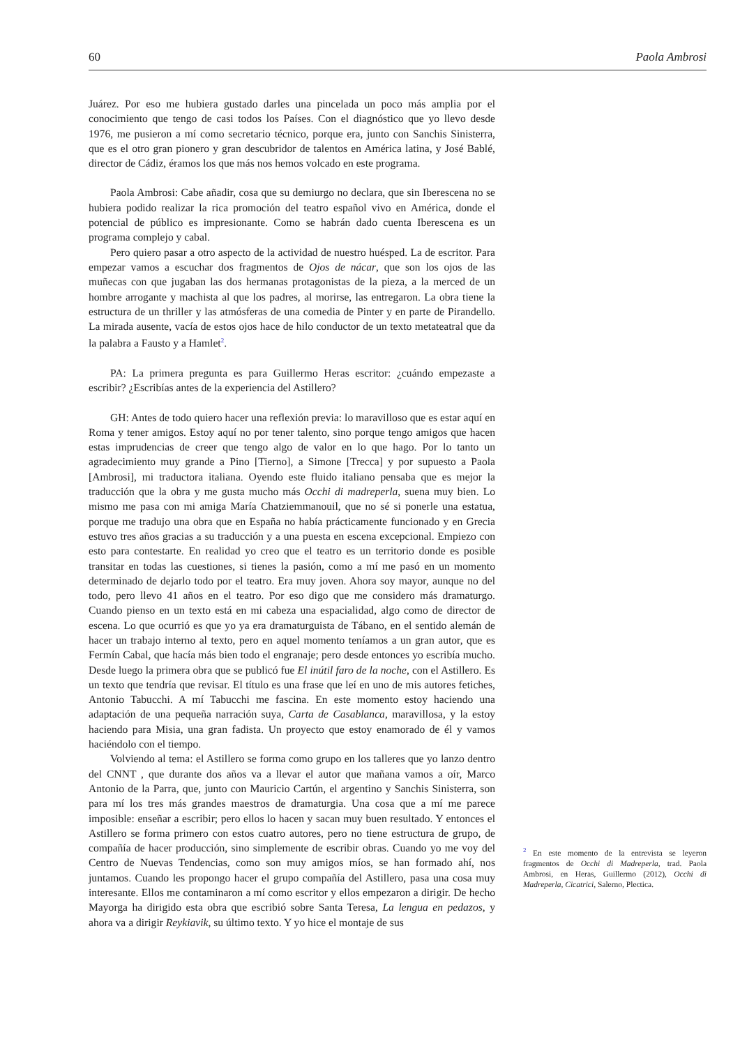60 Paola Ambrosi
Juárez. Por eso me hubiera gustado darles una pincelada un poco más amplia por el conocimiento que tengo de casi todos los Países. Con el diagnóstico que yo llevo desde 1976, me pusieron a mí como secretario técnico, porque era, junto con Sanchis Sinisterra, que es el otro gran pionero y gran descubridor de talentos en América latina, y José Bablé, director de Cádiz, éramos los que más nos hemos volcado en este programa.
Paola Ambrosi: Cabe añadir, cosa que su demiurgo no declara, que sin Iberescena no se hubiera podido realizar la rica promoción del teatro español vivo en América, donde el potencial de público es impresionante. Como se habrán dado cuenta Iberescena es un programa complejo y cabal.
Pero quiero pasar a otro aspecto de la actividad de nuestro huésped. La de escritor. Para empezar vamos a escuchar dos fragmentos de Ojos de nácar, que son los ojos de las muñecas con que jugaban las dos hermanas protagonistas de la pieza, a la merced de un hombre arrogante y machista al que los padres, al morirse, las entregaron. La obra tiene la estructura de un thriller y las atmósferas de una comedia de Pinter y en parte de Pirandello. La mirada ausente, vacía de estos ojos hace de hilo conductor de un texto metateatral que da la palabra a Fausto y a Hamlet<sup>2</sup>.
PA: La primera pregunta es para Guillermo Heras escritor: ¿cuándo empezaste a escribir? ¿Escribías antes de la experiencia del Astillero?
GH: Antes de todo quiero hacer una reflexión previa: lo maravilloso que es estar aquí en Roma y tener amigos. Estoy aquí no por tener talento, sino porque tengo amigos que hacen estas imprudencias de creer que tengo algo de valor en lo que hago. Por lo tanto un agradecimiento muy grande a Pino [Tierno], a Simone [Trecca] y por supuesto a Paola [Ambrosi], mi traductora italiana. Oyendo este fluido italiano pensaba que es mejor la traducción que la obra y me gusta mucho más Occhi di madreperla, suena muy bien. Lo mismo me pasa con mi amiga María Chatziemmanouil, que no sé si ponerle una estatua, porque me tradujo una obra que en España no había prácticamente funcionado y en Grecia estuvo tres años gracias a su traducción y a una puesta en escena excepcional. Empiezo con esto para contestarte. En realidad yo creo que el teatro es un territorio donde es posible transitar en todas las cuestiones, si tienes la pasión, como a mí me pasó en un momento determinado de dejarlo todo por el teatro. Era muy joven. Ahora soy mayor, aunque no del todo, pero llevo 41 años en el teatro. Por eso digo que me considero más dramaturgo. Cuando pienso en un texto está en mi cabeza una espacialidad, algo como de director de escena. Lo que ocurrió es que yo ya era dramaturguista de Tábano, en el sentido alemán de hacer un trabajo interno al texto, pero en aquel momento teníamos a un gran autor, que es Fermín Cabal, que hacía más bien todo el engranaje; pero desde entonces yo escribía mucho. Desde luego la primera obra que se publicó fue El inútil faro de la noche, con el Astillero. Es un texto que tendría que revisar. El título es una frase que leí en uno de mis autores fetiches, Antonio Tabucchi. A mí Tabucchi me fascina. En este momento estoy haciendo una adaptación de una pequeña narración suya, Carta de Casablanca, maravillosa, y la estoy haciendo para Misia, una gran fadista. Un proyecto que estoy enamorado de él y vamos haciéndolo con el tiempo.
Volviendo al tema: el Astillero se forma como grupo en los talleres que yo lanzo dentro del CNNT , que durante dos años va a llevar el autor que mañana vamos a oír, Marco Antonio de la Parra, que, junto con Mauricio Cartún, el argentino y Sanchis Sinisterra, son para mí los tres más grandes maestros de dramaturgia. Una cosa que a mí me parece imposible: enseñar a escribir; pero ellos lo hacen y sacan muy buen resultado. Y entonces el Astillero se forma primero con estos cuatro autores, pero no tiene estructura de grupo, de compañía de hacer producción, sino simplemente de escribir obras. Cuando yo me voy del Centro de Nuevas Tendencias, como son muy amigos míos, se han formado ahí, nos juntamos. Cuando les propongo hacer el grupo compañía del Astillero, pasa una cosa muy interesante. Ellos me contaminaron a mí como escritor y ellos empezaron a dirigir. De hecho Mayorga ha dirigido esta obra que escribió sobre Santa Teresa, La lengua en pedazos, y ahora va a dirigir Reykiavik, su último texto. Y yo hice el montaje de sus
<sup>2</sup> En este momento de la entrevista se leyeron fragmentos de Occhi di Madreperla, trad. Paola Ambrosi, en Heras, Guillermo (2012), Occhi di Madreperla, Cicatrici, Salerno, Plectica.